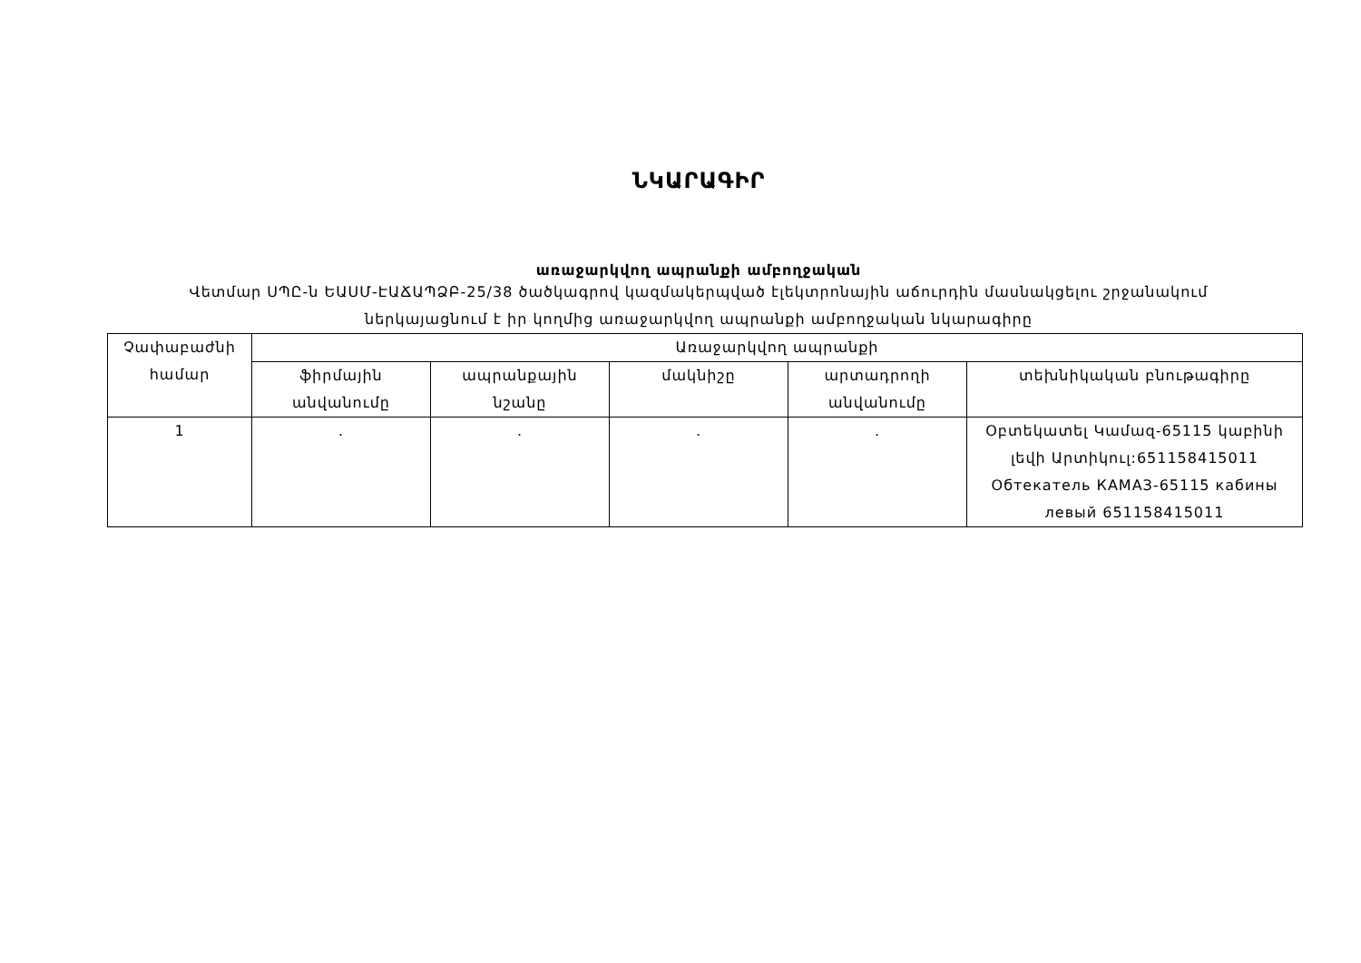ՆԿԱՐԱԳԻՐ
առաջարկվող ապրանքի ամբողջական
Վետմար ՍՊԸ-ն ԵԱՍՄ-ԷԱՃԱՊՁԲ-25/38 ծածկագրով կազմակերպված էլեկտրոնային աճուրդին մասնակցելու շրջանակում
ներկայացնում է իր կողմից առաջարկվող ապրանքի ամբողջական նկարագիրը
| Չափաբաժնի համար | Առաջարկվող ապրանքի | | | | |
| --- | --- | --- | --- | --- | --- |
| | ֆիրմային անվանումը | ապրանքային նշանը | մակնիշը | արտադրողի անվանումը | տեխնիկական բնութագիրը |
| 1 | . | . | . | . | Օբտեկատել Կամազ-65115 կաբինի լեվի Արտիկուլ:651158415011 Обтекатель КАМАЗ-65115 кабины левый 651158415011 |